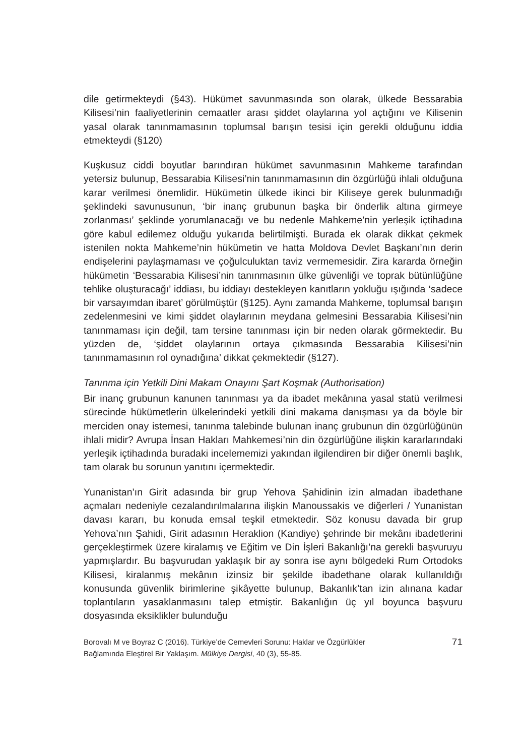dile getirmekteydi (§43). Hükümet savunmasında son olarak, ülkede Bessarabia Kilisesi’nin faaliyetlerinin cemaatler arası şiddet olaylarına yol açtığını ve Kilisenin yasal olarak tanınmamasının toplumsal barışın tesisi için gerekli olduğunu iddia etmekteydi (§120)
Kuşkusuz ciddi boyutlar barındıran hükümet savunmasının Mahkeme tarafından yetersiz bulunup, Bessarabia Kilisesi’nin tanınmamasının din özgürlüğü ihlali olduğuna karar verilmesi önemlidir. Hükümetin ülkede ikinci bir Kiliseye gerek bulunmadığı şeklindeki savunusunun, ‘bir inanç grubunun başka bir önderlik altına girmeye zorlanması’ şeklinde yorumlanacağı ve bu nedenle Mahkeme’nin yerleşik içtihadına göre kabul edilemez olduğu yukarıda belirtilmişti. Burada ek olarak dikkat çekmek istenilen nokta Mahkeme’nin hükümetin ve hatta Moldova Devlet Başkanı’nın derin endişelerini paylaşmaması ve çoğulculuktan taviz vermemesidir. Zira kararda örneğin hükümetin ‘Bessarabia Kilisesi’nin tanınmasının ülke güvenliği ve toprak bütünlüğüne tehlike oluşturacağı’ iddiası, bu iddiayı destekleyen kanıtların yokluğu ışığında ‘sadece bir varsayımdan ibaret’ görülmüştür (§125). Aynı zamanda Mahkeme, toplumsal barışın zedelenmesini ve kimi şiddet olaylarının meydana gelmesini Bessarabia Kilisesi’nin tanınmaması için değil, tam tersine tanınması için bir neden olarak görmektedir. Bu yüzden de, ‘şiddet olaylarının ortaya çıkmasında Bessarabia Kilisesi’nin tanınmamasının rol oynadığına’ dikkat çekmektedir (§127).
Tanınma için Yetkili Dini Makam Onayını Şart Koşmak (Authorisation)
Bir inanç grubunun kanunen tanınması ya da ibadet mekânına yasal statü verilmesi sürecinde hükümetlerin ülkelerindeki yetkili dini makama danışması ya da böyle bir merciden onay istemesi, tanınma talebinde bulunan inanç grubunun din özgürlüğünün ihlali midir? Avrupa İnsan Hakları Mahkemesi’nin din özgürlüğüne ilişkin kararlarındaki yerleşik içtihadında buradaki incelememizi yakından ilgilendiren bir diğer önemli başlık, tam olarak bu sorunun yanıtını içermektedir.
Yunanistan’ın Girit adasında bir grup Yehova Şahidinin izin almadan ibadethane açmaları nedeniyle cezalandırılmalarına ilişkin Manoussakis ve diğerleri / Yunanistan davası kararı, bu konuda emsal teşkil etmektedir. Söz konusu davada bir grup Yehova’nın Şahidi, Girit adasının Heraklion (Kandiye) şehrinde bir mekânı ibadetlerini gerçekleştirmek üzere kiralamış ve Eğitim ve Din İşleri Bakanlığı’na gerekli başvuruyu yapmışlardır. Bu başvurudan yaklaşık bir ay sonra ise aynı bölgedeki Rum Ortodoks Kilisesi, kiralanmış mekânın izinsiz bir şekilde ibadethane olarak kullanıldığı konusunda güvenlik birimlerine şikâyette bulunup, Bakanlık’tan izin alınana kadar toplantıların yasaklanmasını talep etmiştir. Bakanlığın üç yıl boyunca başvuru dosyasında eksiklikler bulunduğu
Borovalı M ve Boyraz C (2016). Türkiye’de Cemevleri Sorunu: Haklar ve Özgürlükler
Bağlamında Eleştirel Bir Yaklaşım. Mülkiye Dergisi, 40 (3), 55-85.
71